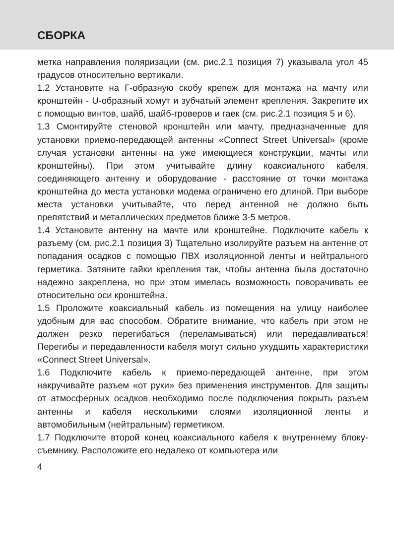СБОРКА
метка направления поляризации (см. рис.2.1 позиция 7) указывала угол 45 градусов относительно вертикали.
1.2 Установите на Г-образную скобу крепеж для монтажа на мачту или кронштейн - U-образный хомут и зубчатый элемент крепления. Закрепите их с помощью винтов, шайб, шайб-гроверов и гаек (см. рис.2.1 позиция 5 и 6).
1.3 Смонтируйте стеновой кронштейн или мачту, предназначенные для установки приемо-передающей антенны «Connect Street Universal» (кроме случая установки антенны на уже имеющиеся конструкции, мачты или кронштейны). При этом учитывайте длину коаксиального кабеля, соединяющего антенну и оборудование - расстояние от точки монтажа кронштейна до места установки модема ограничено его длиной. При выборе места установки учитывайте, что перед антенной не должно быть препятствий и металлических предметов ближе 3-5 метров.
1.4 Установите антенну на мачте или кронштейне. Подключите кабель к разъему (см. рис.2.1 позиция 3) Тщательно изолируйте разъем на антенне от попадания осадков с помощью ПВХ изоляционной ленты и нейтрального герметика. Затяните гайки крепления так, чтобы антенна была достаточно надежно закреплена, но при этом имелась возможность поворачивать ее относительно оси кронштейна.
1.5 Проложите коаксиальный кабель из помещения на улицу наиболее удобным для вас способом. Обратите внимание, что кабель при этом не должен резко перегибаться (переламываться) или передавливаться! Перегибы и передавленности кабеля могут сильно ухудшить характеристики «Connect Street Universal».
1.6 Подключите кабель к приемо-передающей антенне, при этом накручивайте разъем «от руки» без применения инструментов. Для защиты от атмосферных осадков необходимо после подключения покрыть разъем антенны и кабеля несколькими слоями изоляционной ленты и автомобильным (нейтральным) герметиком.
1.7 Подключите второй конец коаксиального кабеля к внутреннему блоку-съемнику. Расположите его недалеко от компьютера или
4